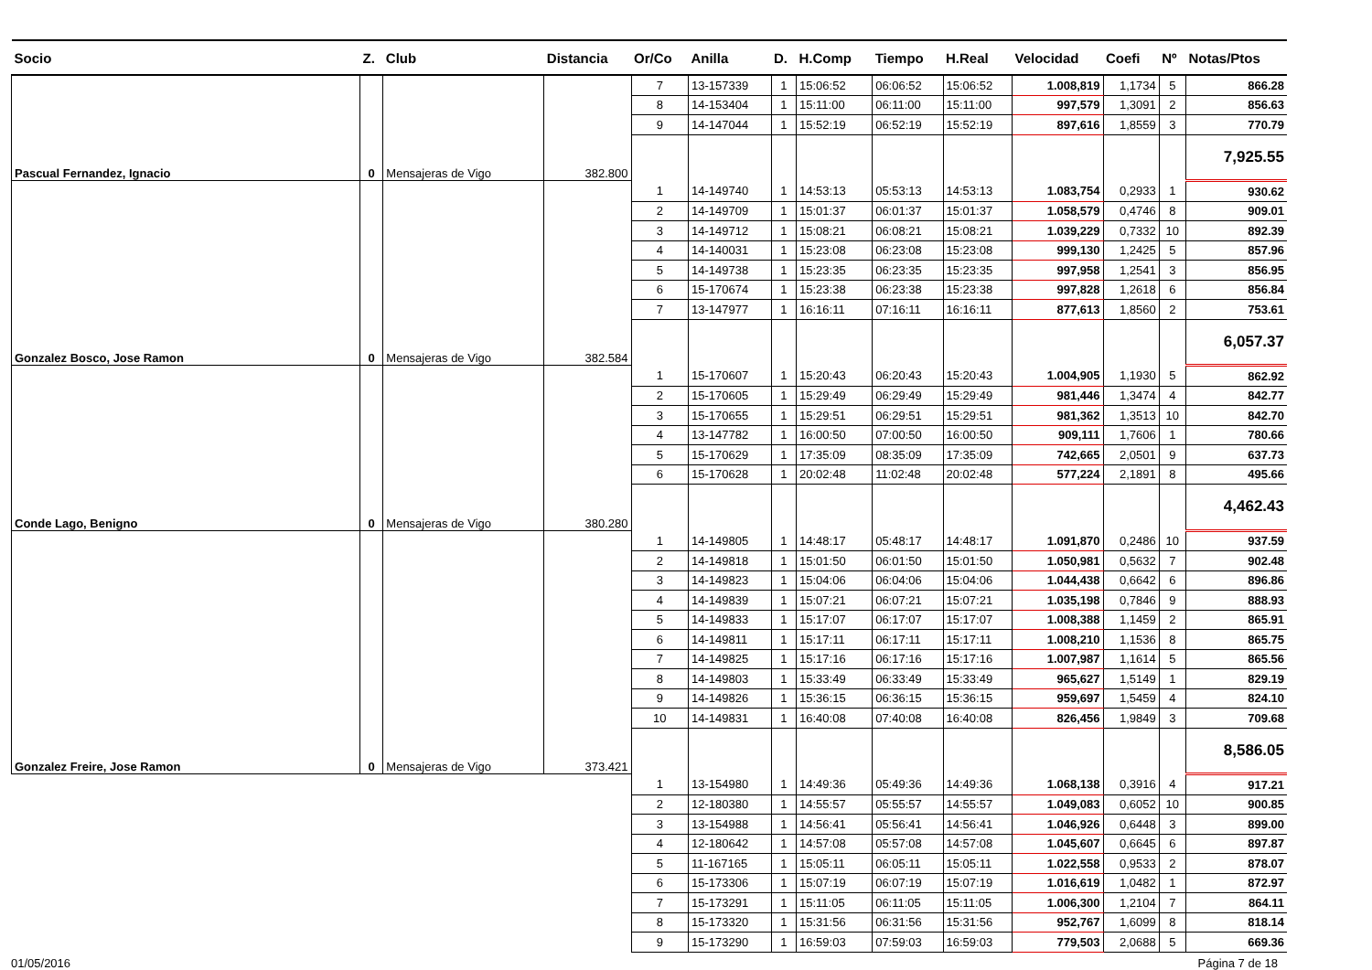| Socio | Z. | Club | Distancia | Or/Co | Anilla | D. | H.Comp | Tiempo | H.Real | Velocidad | Coefi | Nº | Notas/Ptos |
| --- | --- | --- | --- | --- | --- | --- | --- | --- | --- | --- | --- | --- | --- |
| | | | | 7 | 13-157339 | 1 | 15:06:52 | 06:06:52 | 15:06:52 | 1.008,819 | 1,1734 | 5 | 866.28 |
| | | | | 8 | 14-153404 | 1 | 15:11:00 | 06:11:00 | 15:11:00 | 997,579 | 1,3091 | 2 | 856.63 |
| | | | | 9 | 14-147044 | 1 | 15:52:19 | 06:52:19 | 15:52:19 | 897,616 | 1,8559 | 3 | 770.79 |
| Pascual Fernandez, Ignacio | 0 | Mensajeras de Vigo | 382.800 | | | | | | | | | | 7,925.55 |
| | | | | 1 | 14-149740 | 1 | 14:53:13 | 05:53:13 | 14:53:13 | 1.083,754 | 0,2933 | 1 | 930.62 |
| | | | | 2 | 14-149709 | 1 | 15:01:37 | 06:01:37 | 15:01:37 | 1.058,579 | 0,4746 | 8 | 909.01 |
| | | | | 3 | 14-149712 | 1 | 15:08:21 | 06:08:21 | 15:08:21 | 1.039,229 | 0,7332 | 10 | 892.39 |
| | | | | 4 | 14-140031 | 1 | 15:23:08 | 06:23:08 | 15:23:08 | 999,130 | 1,2425 | 5 | 857.96 |
| | | | | 5 | 14-149738 | 1 | 15:23:35 | 06:23:35 | 15:23:35 | 997,958 | 1,2541 | 3 | 856.95 |
| | | | | 6 | 15-170674 | 1 | 15:23:38 | 06:23:38 | 15:23:38 | 997,828 | 1,2618 | 6 | 856.84 |
| | | | | 7 | 13-147977 | 1 | 16:16:11 | 07:16:11 | 16:16:11 | 877,613 | 1,8560 | 2 | 753.61 |
| Gonzalez Bosco, Jose Ramon | 0 | Mensajeras de Vigo | 382.584 | | | | | | | | | | 6,057.37 |
| | | | | 1 | 15-170607 | 1 | 15:20:43 | 06:20:43 | 15:20:43 | 1.004,905 | 1,1930 | 5 | 862.92 |
| | | | | 2 | 15-170605 | 1 | 15:29:49 | 06:29:49 | 15:29:49 | 981,446 | 1,3474 | 4 | 842.77 |
| | | | | 3 | 15-170655 | 1 | 15:29:51 | 06:29:51 | 15:29:51 | 981,362 | 1,3513 | 10 | 842.70 |
| | | | | 4 | 13-147782 | 1 | 16:00:50 | 07:00:50 | 16:00:50 | 909,111 | 1,7606 | 1 | 780.66 |
| | | | | 5 | 15-170629 | 1 | 17:35:09 | 08:35:09 | 17:35:09 | 742,665 | 2,0501 | 9 | 637.73 |
| | | | | 6 | 15-170628 | 1 | 20:02:48 | 11:02:48 | 20:02:48 | 577,224 | 2,1891 | 8 | 495.66 |
| Conde Lago, Benigno | 0 | Mensajeras de Vigo | 380.280 | | | | | | | | | | 4,462.43 |
| | | | | 1 | 14-149805 | 1 | 14:48:17 | 05:48:17 | 14:48:17 | 1.091,870 | 0,2486 | 10 | 937.59 |
| | | | | 2 | 14-149818 | 1 | 15:01:50 | 06:01:50 | 15:01:50 | 1.050,981 | 0,5632 | 7 | 902.48 |
| | | | | 3 | 14-149823 | 1 | 15:04:06 | 06:04:06 | 15:04:06 | 1.044,438 | 0,6642 | 6 | 896.86 |
| | | | | 4 | 14-149839 | 1 | 15:07:21 | 06:07:21 | 15:07:21 | 1.035,198 | 0,7846 | 9 | 888.93 |
| | | | | 5 | 14-149833 | 1 | 15:17:07 | 06:17:07 | 15:17:07 | 1.008,388 | 1,1459 | 2 | 865.91 |
| | | | | 6 | 14-149811 | 1 | 15:17:11 | 06:17:11 | 15:17:11 | 1.008,210 | 1,1536 | 8 | 865.75 |
| | | | | 7 | 14-149825 | 1 | 15:17:16 | 06:17:16 | 15:17:16 | 1.007,987 | 1,1614 | 5 | 865.56 |
| | | | | 8 | 14-149803 | 1 | 15:33:49 | 06:33:49 | 15:33:49 | 965,627 | 1,5149 | 1 | 829.19 |
| | | | | 9 | 14-149826 | 1 | 15:36:15 | 06:36:15 | 15:36:15 | 959,697 | 1,5459 | 4 | 824.10 |
| | | | | 10 | 14-149831 | 1 | 16:40:08 | 07:40:08 | 16:40:08 | 826,456 | 1,9849 | 3 | 709.68 |
| Gonzalez Freire, Jose Ramon | 0 | Mensajeras de Vigo | 373.421 | | | | | | | | | | 8,586.05 |
| | | | | 1 | 13-154980 | 1 | 14:49:36 | 05:49:36 | 14:49:36 | 1.068,138 | 0,3916 | 4 | 917.21 |
| | | | | 2 | 12-180380 | 1 | 14:55:57 | 05:55:57 | 14:55:57 | 1.049,083 | 0,6052 | 10 | 900.85 |
| | | | | 3 | 13-154988 | 1 | 14:56:41 | 05:56:41 | 14:56:41 | 1.046,926 | 0,6448 | 3 | 899.00 |
| | | | | 4 | 12-180642 | 1 | 14:57:08 | 05:57:08 | 14:57:08 | 1.045,607 | 0,6645 | 6 | 897.87 |
| | | | | 5 | 11-167165 | 1 | 15:05:11 | 06:05:11 | 15:05:11 | 1.022,558 | 0,9533 | 2 | 878.07 |
| | | | | 6 | 15-173306 | 1 | 15:07:19 | 06:07:19 | 15:07:19 | 1.016,619 | 1,0482 | 1 | 872.97 |
| | | | | 7 | 15-173291 | 1 | 15:11:05 | 06:11:05 | 15:11:05 | 1.006,300 | 1,2104 | 7 | 864.11 |
| | | | | 8 | 15-173320 | 1 | 15:31:56 | 06:31:56 | 15:31:56 | 952,767 | 1,6099 | 8 | 818.14 |
| | | | | 9 | 15-173290 | 1 | 16:59:03 | 07:59:03 | 16:59:03 | 779,503 | 2,0688 | 5 | 669.36 |
01/05/2016 Página 7 de 18